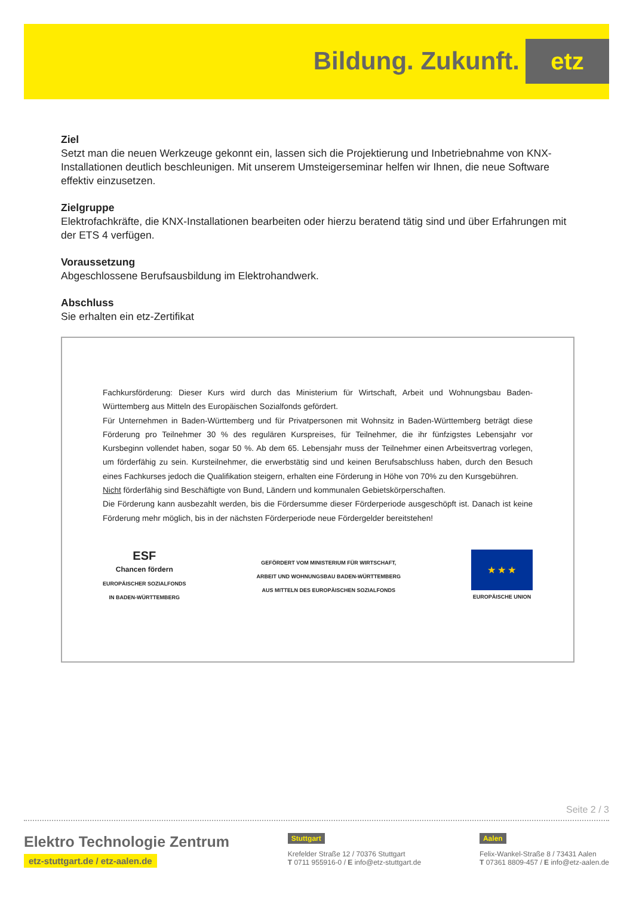Bildung. Zukunft. etz
Ziel
Setzt man die neuen Werkzeuge gekonnt ein, lassen sich die Projektierung und Inbetriebnahme von KNX-Installationen deutlich beschleunigen. Mit unserem Umsteigerseminar helfen wir Ihnen, die neue Software effektiv einzusetzen.
Zielgruppe
Elektrofachkräfte, die KNX-Installationen bearbeiten oder hierzu beratend tätig sind und über Erfahrungen mit der ETS 4 verfügen.
Voraussetzung
Abgeschlossene Berufsausbildung im Elektrohandwerk.
Abschluss
Sie erhalten ein etz-Zertifikat
Fachkursförderung: Dieser Kurs wird durch das Ministerium für Wirtschaft, Arbeit und Wohnungsbau Baden-Württemberg aus Mitteln des Europäischen Sozialfonds gefördert.
Für Unternehmen in Baden-Württemberg und für Privatpersonen mit Wohnsitz in Baden-Württemberg beträgt diese Förderung pro Teilnehmer 30 % des regulären Kurspreises, für Teilnehmer, die ihr fünfzigstes Lebensjahr vor Kursbeginn vollendet haben, sogar 50 %. Ab dem 65. Lebensjahr muss der Teilnehmer einen Arbeitsvertrag vorlegen, um förderfähig zu sein. Kursteilnehmer, die erwerbstätig sind und keinen Berufsabschluss haben, durch den Besuch eines Fachkurses jedoch die Qualifikation steigern, erhalten eine Förderung in Höhe von 70% zu den Kursgebühren.
Nicht förderfähig sind Beschäftigte von Bund, Ländern und kommunalen Gebietskörperschaften.
Die Förderung kann ausbezahlt werden, bis die Fördersumme dieser Förderperiode ausgeschöpft ist. Danach ist keine Förderung mehr möglich, bis in der nächsten Förderperiode neue Fördergelder bereitstehen!
ESF
Chancen fördern
EUROPÄISCHER SOZIALFONDS
IN BADEN-WÜRTTEMBERG
GEFÖRDERT VOM MINISTERIUM FÜR WIRTSCHAFT,
ARBEIT UND WOHNUNGSBAU BADEN-WÜRTTEMBERG
AUS MITTELN DES EUROPÄISCHEN SOZIALFONDS
★ ★ ★
EUROPÄISCHE UNION
Seite 2 / 3
Elektro Technologie Zentrum
etz-stuttgart.de / etz-aalen.de
Stuttgart
Krefelder Straße 12 / 70376 Stuttgart
T 0711 955916-0 / E info@etz-stuttgart.de
Aalen
Felix-Wankel-Straße 8 / 73431 Aalen
T 07361 8809-457 / E info@etz-aalen.de